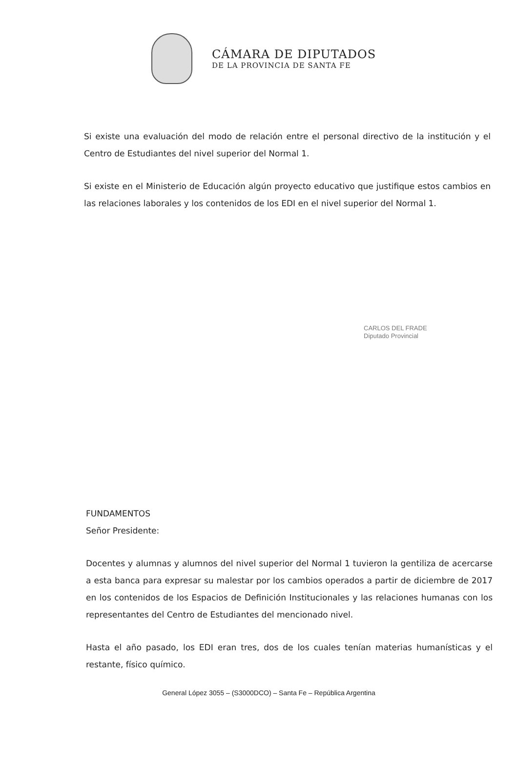CÁMARA DE DIPUTADOS
DE LA PROVINCIA DE SANTA FE
Si existe una evaluación del modo de relación entre el personal directivo de la institución y el Centro de Estudiantes del nivel superior del Normal 1.
Si existe en el Ministerio de Educación algún proyecto educativo que justifique estos cambios en las relaciones laborales y los contenidos de los EDI en el nivel superior del Normal 1.
CARLOS DEL FRADE
Diputado Provincial
FUNDAMENTOS
Señor Presidente:
Docentes y alumnas y alumnos del nivel superior del Normal 1 tuvieron la gentiliza de acercarse a esta banca para expresar su malestar por los cambios operados a partir de diciembre de 2017 en los contenidos de los Espacios de Definición Institucionales y las relaciones humanas con los representantes del Centro de Estudiantes del mencionado nivel.
Hasta el año pasado, los EDI eran tres, dos de los cuales tenían materias humanísticas y el restante, físico químico.
General López 3055 – (S3000DCO) – Santa Fe – República Argentina